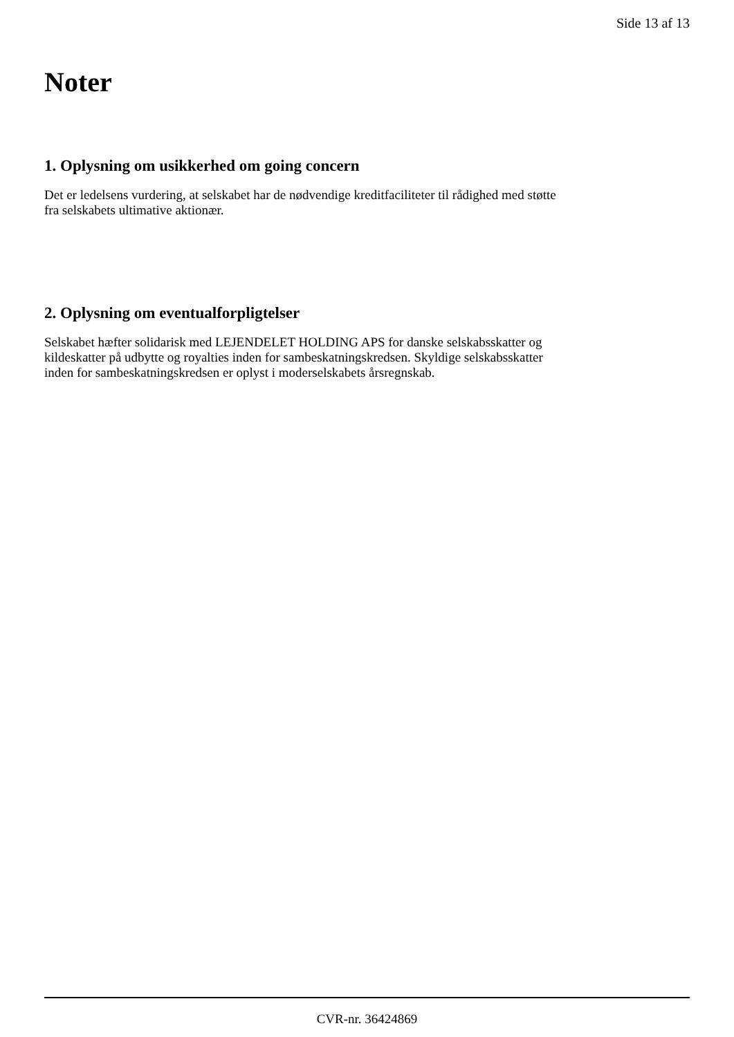Side 13 af 13
Noter
1. Oplysning om usikkerhed om going concern
Det er ledelsens vurdering, at selskabet har de nødvendige kreditfaciliteter til rådighed med støtte
fra selskabets ultimative aktionær.
2. Oplysning om eventualforpligtelser
Selskabet hæfter solidarisk med LEJENDELET HOLDING APS for danske selskabsskatter og
kildeskatter på udbytte og royalties inden for sambeskatningskredsen. Skyldige selskabsskatter
inden for sambeskatningskredsen er oplyst i moderselskabets årsregnskab.
CVR-nr. 36424869